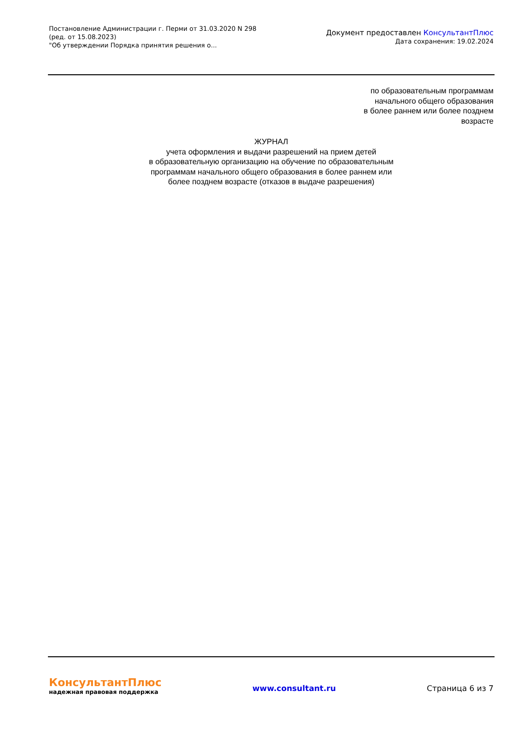Постановление Администрации г. Перми от 31.03.2020 N 298
(ред. от 15.08.2023)
"Об утверждении Порядка принятия решения о...
Документ предоставлен КонсультантПлюс
Дата сохранения: 19.02.2024
по образовательным программам
начального общего образования
в более раннем или более позднем
возрасте
ЖУРНАЛ
учета оформления и выдачи разрешений на прием детей
в образовательную организацию на обучение по образовательным
программам начального общего образования в более раннем или
более позднем возрасте (отказов в выдаче разрешения)
КонсультантПлюс
надежная правовая поддержка
www.consultant.ru Страница 6 из 7